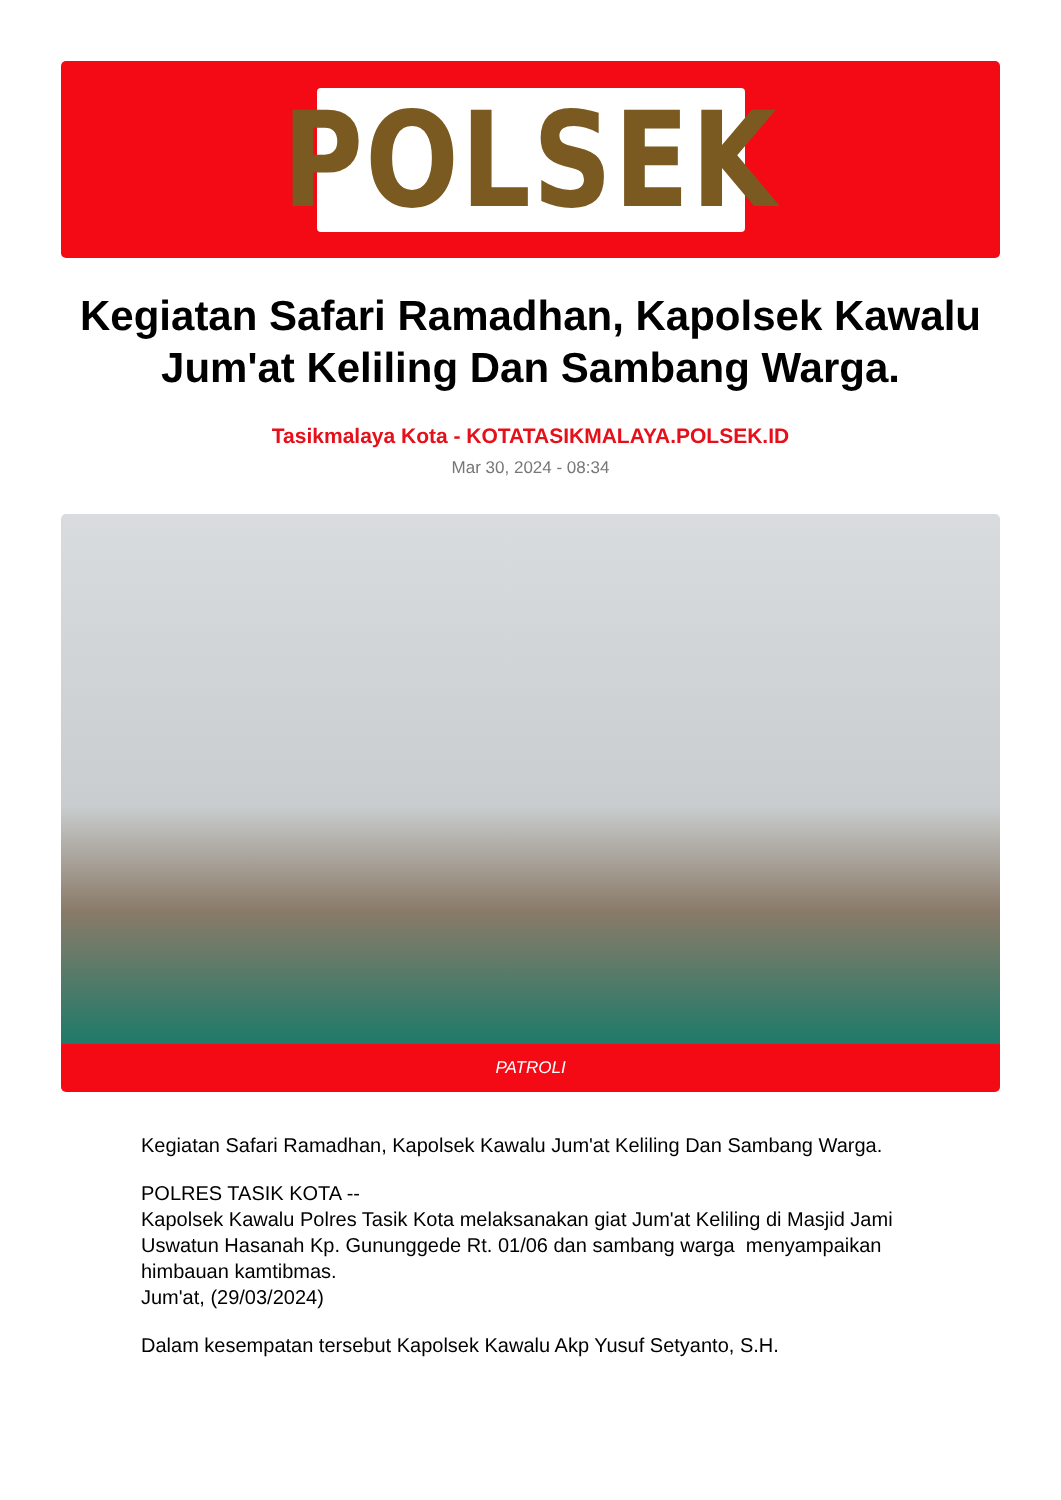POLSEK
Kegiatan Safari Ramadhan, Kapolsek Kawalu Jum'at Keliling Dan Sambang Warga.
Tasikmalaya Kota - KOTATASIKMALAYA.POLSEK.ID
Mar 30, 2024 - 08:34
PATROLI
Kegiatan Safari Ramadhan, Kapolsek Kawalu Jum'at Keliling Dan Sambang Warga.
POLRES TASIK KOTA --
Kapolsek Kawalu Polres Tasik Kota melaksanakan giat Jum'at Keliling di Masjid Jami Uswatun Hasanah Kp. Gununggede Rt. 01/06 dan sambang warga menyampaikan himbauan kamtibmas.
Jum'at, (29/03/2024)
Dalam kesempatan tersebut Kapolsek Kawalu Akp Yusuf Setyanto, S.H.